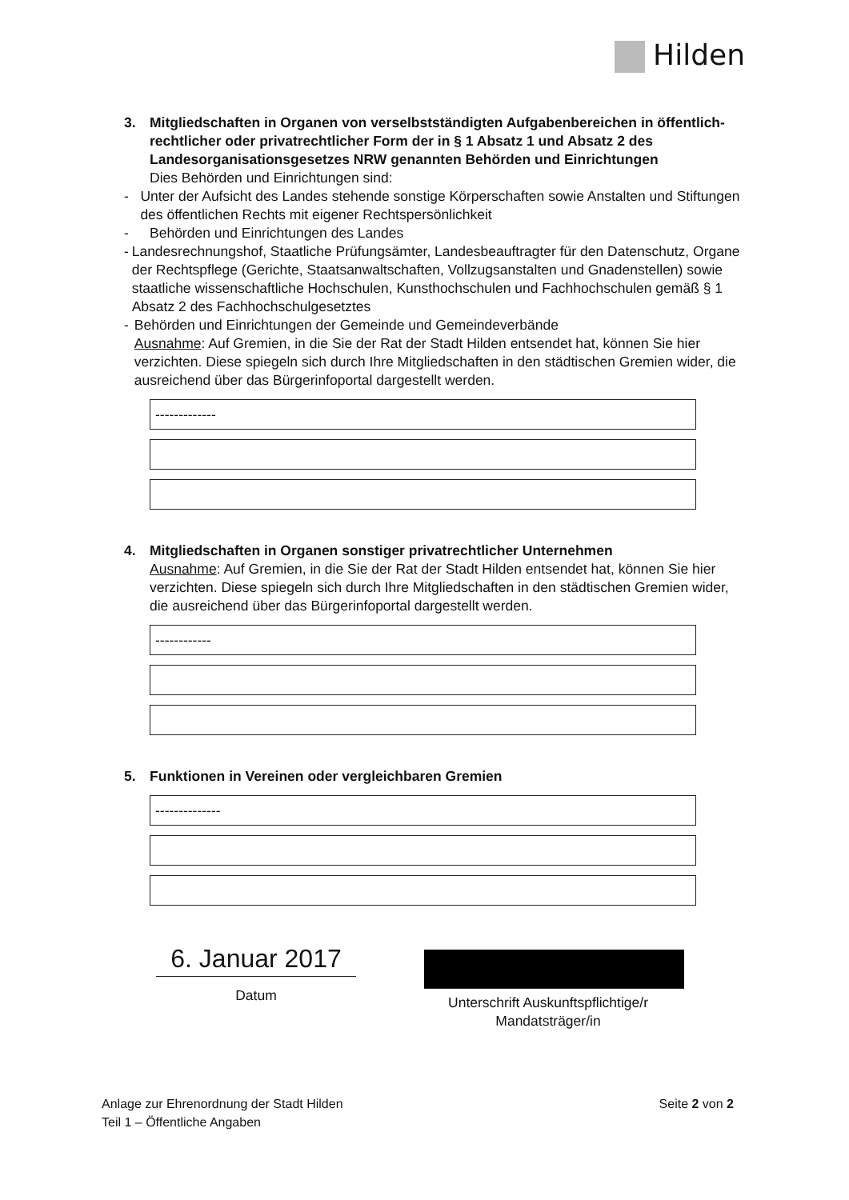Hilden
3. Mitgliedschaften in Organen von verselbstständigten Aufgabenbereichen in öffentlich-rechtlicher oder privatrechtlicher Form der in § 1 Absatz 1 und Absatz 2 des Landesorganisationsgesetzes NRW genannten Behörden und Einrichtungen
Dies Behörden und Einrichtungen sind:
- Unter der Aufsicht des Landes stehende sonstige Körperschaften sowie Anstalten und Stiftungen des öffentlichen Rechts mit eigener Rechtspersönlichkeit
- Behörden und Einrichtungen des Landes
- Landesrechnungshof, Staatliche Prüfungsämter, Landesbeauftragter für den Datenschutz, Organe der Rechtspflege (Gerichte, Staatsanwaltschaften, Vollzugsanstalten und Gnadenstellen) sowie staatliche wissenschaftliche Hochschulen, Kunsthochschulen und Fachhochschulen gemäß § 1 Absatz 2 des Fachhochschulgesetztes
- Behörden und Einrichtungen der Gemeinde und Gemeindeverbände
Ausnahme: Auf Gremien, in die Sie der Rat der Stadt Hilden entsendet hat, können Sie hier verzichten. Diese spiegeln sich durch Ihre Mitgliedschaften in den städtischen Gremien wider, die ausreichend über das Bürgerinfoportal dargestellt werden.
-------------
4. Mitgliedschaften in Organen sonstiger privatrechtlicher Unternehmen
Ausnahme: Auf Gremien, in die Sie der Rat der Stadt Hilden entsendet hat, können Sie hier verzichten. Diese spiegeln sich durch Ihre Mitgliedschaften in den städtischen Gremien wider, die ausreichend über das Bürgerinfoportal dargestellt werden.
------------
5. Funktionen in Vereinen oder vergleichbaren Gremien
--------------
6. Januar 2017
Datum
Unterschrift Auskunftspflichtige/r
Mandatsträger/in
Anlage zur Ehrenordnung der Stadt Hilden
Teil 1 – Öffentliche Angaben
Seite 2 von 2